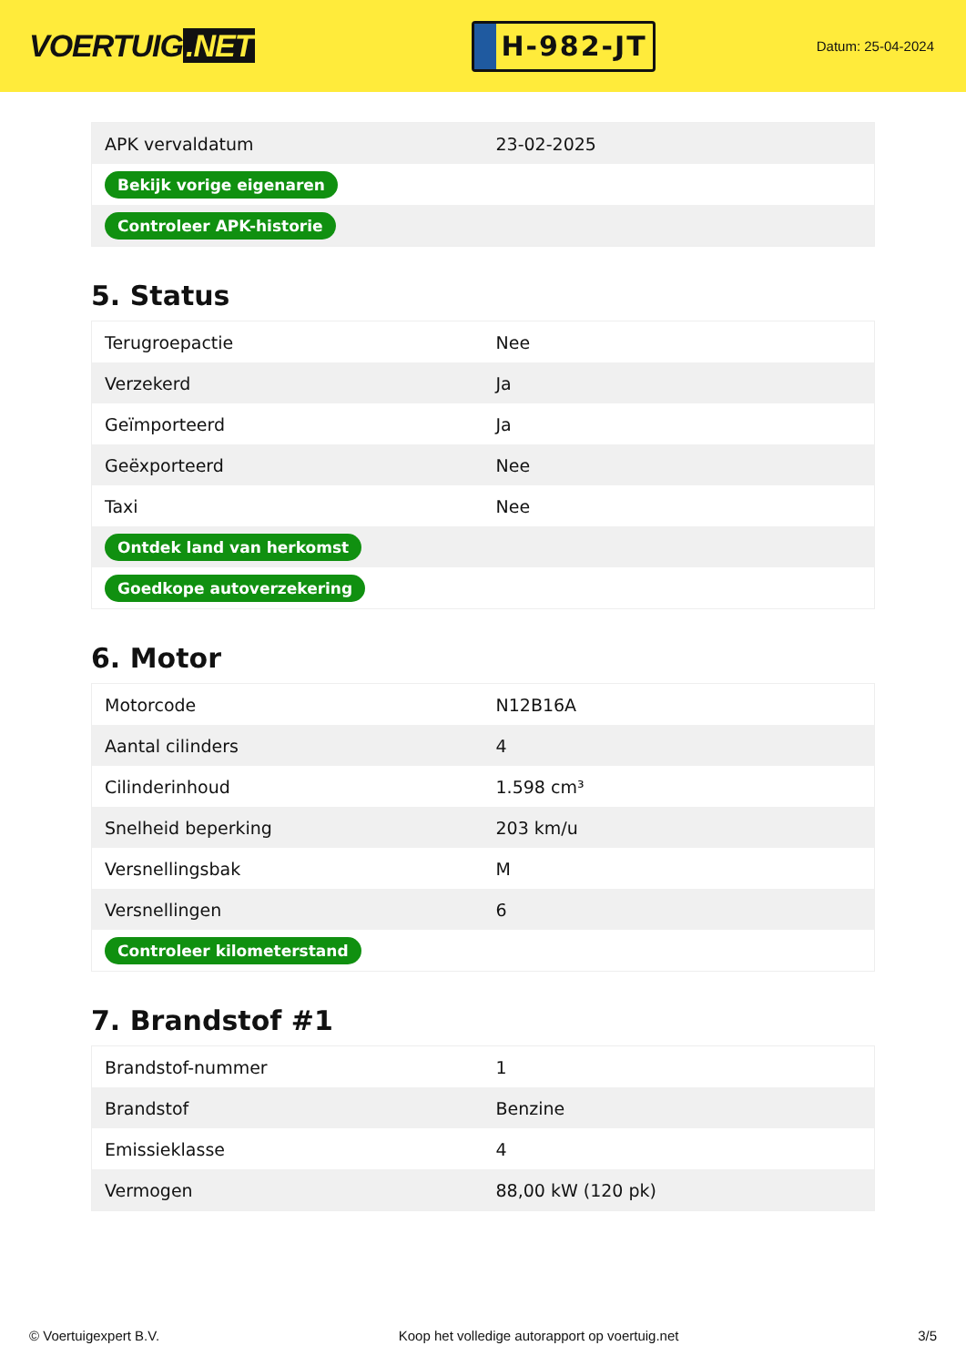VOERTUIG.NET
H-982-JT
Datum: 25-04-2024
| APK vervaldatum | 23-02-2025 |
| Bekijk vorige eigenaren | |
| Controleer APK-historie | |
5. Status
| Terugroepactie | Nee |
| Verzekerd | Ja |
| Geïmporteerd | Ja |
| Geëxporteerd | Nee |
| Taxi | Nee |
| Ontdek land van herkomst | |
| Goedkope autoverzekering | |
6. Motor
| Motorcode | N12B16A |
| Aantal cilinders | 4 |
| Cilinderinhoud | 1.598 cm³ |
| Snelheid beperking | 203 km/u |
| Versnellingsbak | M |
| Versnellingen | 6 |
| Controleer kilometerstand | |
7. Brandstof #1
| Brandstof-nummer | 1 |
| Brandstof | Benzine |
| Emissieklasse | 4 |
| Vermogen | 88,00 kW (120 pk) |
© Voertuigexpert B.V. Koop het volledige autorapport op voertuig.net 3/5